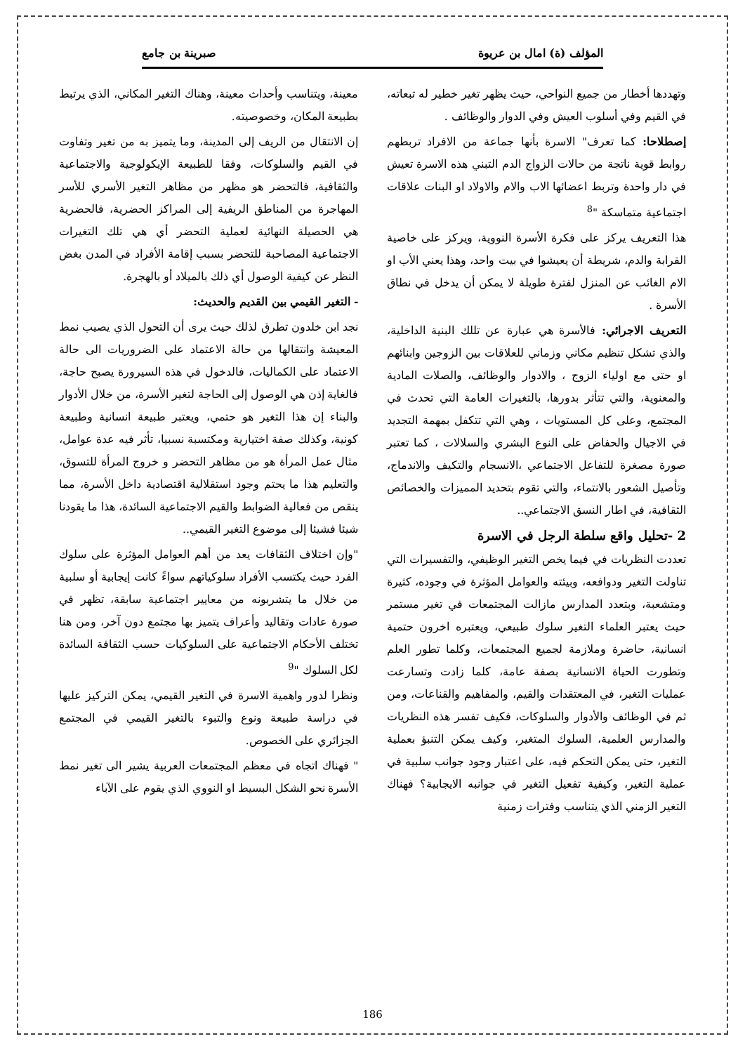المؤلف (ة) امال بن عريوة صبرينة بن جامع
وتهددها أخطار من جميع النواحي، حيث يظهر تغير خطير له تبعاته، في القيم وفي أسلوب العيش وفي الدوار والوظائف .
إصطلاحا: كما تعرف" الاسرة بأنها جماعة من الافراد تربطهم روابط قوية ناتجة من حالات الزواج الدم التبني هذه الاسرة تعيش في دار واحدة وتربط اعضائها الاب والام والاولاد او البنات علاقات اجتماعية متماسكة "<sup>8</sup>
هذا التعريف يركز على فكرة الأسرة النووية، ويركز على خاصية القرابة والدم، شريطة أن يعيشوا في بيت واحد، وهذا يعني الأب او الام الغائب عن المنزل لفترة طويلة لا يمكن أن يدخل في نطاق الأسرة .
التعريف الاجرائي: فالأسرة هي عبارة عن تللك البنية الداخلية، والذي تشكل تنظيم مكاني وزماني للعلاقات بين الزوجين وابنائهم او حتى مع اولياء الزوج ، والادوار والوظائف، والصلات المادية والمعنوية، والتي تتأثر بدورها، بالتغيرات العامة التي تحدث في المجتمع، وعلى كل المستويات ، وهي التي تتكفل بمهمة التجديد في الاجيال والحفاض على النوع البشري والسلالات ، كما تعتبر صورة مصغرة للتفاعل الاجتماعي ،الانسجام والتكيف والاندماج، وتأصيل الشعور بالانتماء، والتي تقوم بتحديد المميزات والخصائص الثقافية، في اطار النسق الاجتماعي..
2 -تحليل واقع سلطة الرجل في الاسرة
تعددت النظريات في فيما يخص التغير الوظيفي، والتفسيرات التي تناولت التغير ودوافعه، وبيئته والعوامل المؤثرة في وجوده، كثيرة ومتشعبة، وبتعدد المدارس مازالت المجتمعات في تغير مستمر حيث يعتبر العلماء التغير سلوك طبيعي، ويعتبره اخرون حتمية انسانية، حاضرة وملازمة لجميع المجتمعات، وكلما تطور العلم وتطورت الحياة الانسانية بصفة عامة، كلما زادت وتسارعت عمليات التغير، في المعتقدات والقيم، والمفاهيم والقناعات، ومن ثم في الوظائف والأدوار والسلوكات، فكيف تفسر هذه النظريات والمدارس العلمية، السلوك المتغير، وكيف يمكن التنبؤ بعملية التغير، حتى يمكن التحكم فيه، على اعتبار وجود جوانب سلبية في عملية التغير، وكيفية تفعيل التغير في جوانبه الايجابية؟ فهناك التغير الزمني الذي يتناسب وفترات زمنية
معينة، ويتناسب وأحداث معينة، وهناك التغير المكاني، الذي يرتبط بطبيعة المكان، وخصوصيته.
إن الانتقال من الريف إلى المدينة، وما يتميز به من تغير وتفاوت في القيم والسلوكات، وفقا للطبيعة الإيكولوجية والاجتماعية والثقافية، فالتحضر هو مظهر من مظاهر التغير الأسري للأسر المهاجرة من المناطق الريفية إلى المراكز الحضرية، فالحضرية هي الحصيلة النهائية لعملية التحضر أي هي تلك التغيرات الاجتماعية المصاحبة للتحضر بسبب إقامة الأفراد في المدن بغض النظر عن كيفية الوصول أي ذلك بالميلاد أو بالهجرة.
- التغير القيمي بين القديم والحديث:
نجد ابن خلدون تطرق لذلك حيث يرى أن التحول الذي يصيب نمط المعيشة وانتقالها من حالة الاعتماد على الضروريات الى حالة الاعتماد على الكماليات، فالدخول في هذه السيرورة يصبح حاجة، فالغاية إذن هي الوصول إلى الحاجة لتغير الأسرة، من خلال الأدوار والبناء إن هذا التغير هو حتمي، ويعتبر طبيعة انسانية وطبيعة كونية، وكذلك صفة اختيارية ومكتسبة نسبيا، تأثر فيه عدة عوامل، مثال عمل المرأة هو من مظاهر التحضر و خروج المرأة للتسوق، والتعليم هذا ما يحتم وجود استقلالية اقتصادية داخل الأسرة، مما ينقص من فعالية الضوابط والقيم الاجتماعية السائدة، هذا ما يقودنا شيئا فشيئا إلى موضوع التغير القيمي..
"وإن اختلاف الثقافات يعد من أهم العوامل المؤثرة على سلوك الفرد حيث يكتسب الأفراد سلوكياتهم سواءً كانت إيجابية أو سلبية من خلال ما يتشربونه من معايير اجتماعية سابقة، تظهر في صورة عادات وتقاليد وأعراف يتميز بها مجتمع دون آخر، ومن هنا تختلف الأحكام الاجتماعية على السلوكيات حسب الثقافة السائدة لكل السلوك "<sup>9</sup>
ونظرا لدور واهمية الاسرة في التغير القيمي، يمكن التركيز عليها في دراسة طبيعة ونوع والتبوء بالتغير القيمي في المجتمع الجزائري على الخصوص.
" فهناك اتجاه في معظم المجتمعات العربية يشير الى تغير نمط الأسرة نحو الشكل البسيط او النووي الذي يقوم على الآباء
186